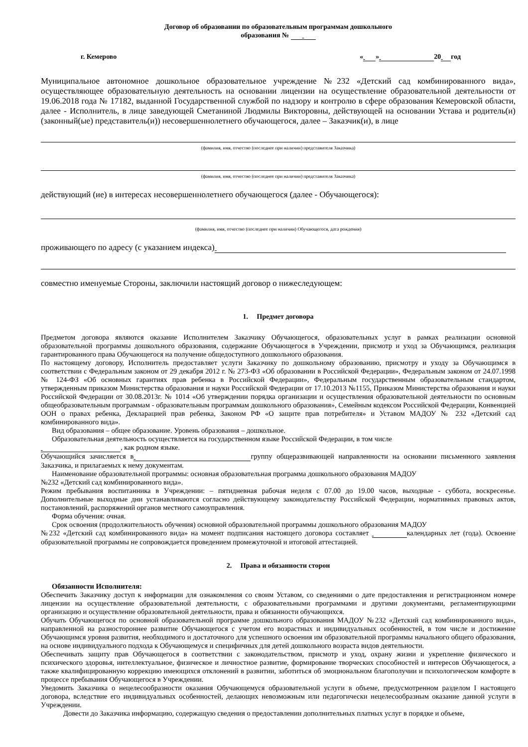Договор об образовании по образовательным программам дошкольного
образования №
г. Кемерово « » 20 год
Муниципальное автономное дошкольное образовательное учреждение №232 «Детский сад комбинированного вида», осуществляющее образовательную деятельность на основании лицензии на осуществление образовательной деятельности от 19.06.2018 года № 17182, выданной Государственной службой по надзору и контролю в сфере образования Кемеровской области, далее - Исполнитель, в лице заведующей Сметаниной Людмилы Викторовны, действующей на основании Устава и родитель(и) (законный(ые) представитель(и)) несовершеннолетнего обучающегося, далее – Заказчик(и), в лице
(фамилия, имя, отчество (последнее при наличии) представителя Заказчика)
(фамилия, имя, отчество (последнее при наличии) представителя Заказчика)
действующий (ие) в интересах несовершеннолетнего обучающегося (далее - Обучающегося):
(фамилия, имя, отчество (последнее при наличии) Обучающегося, дата рождения)
проживающего по адресу (с указанием индекса)
совместно именуемые Стороны, заключили настоящий договор о нижеследующем:
1. Предмет договора
Предметом договора являются оказание Исполнителем Заказчику Обучающегося, образовательных услуг в рамках реализации основной образовательной программы дошкольного образования, содержание Обучающегося в Учреждении, присмотр и уход за Обучающимся, реализация гарантированного права Обучающегося на получение общедоступного дошкольного образования.
По настоящему договору, Исполнитель предоставляет услуги Заказчику по дошкольному образованию, присмотру и уходу за Обучающимся в соответствии с Федеральным законом от 29 декабря 2012 г. № 273-ФЗ «Об образовании в Российской Федерации», Федеральным законом от 24.07.1998 № 124-ФЗ «Об основных гарантиях прав ребенка в Российской Федерации», Федеральным государственным образовательным стандартом, утвержденным приказом Министерства образования и науки Российской Федерации от 17.10.2013 №1155, Приказом Министерства образования и науки Российской Федерации от 30.08.2013г. № 1014 «Об утверждении порядка организации и осуществления образовательной деятельности по основным общеобразовательным программам - образовательным программам дошкольного образования», Семейным кодексом Российской Федерации, Конвенцией ООН о правах ребенка, Декларацией прав ребенка, Законом РФ «О защите прав потребителя» и Уставом МАДОУ № 232 «Детский сад комбинированного вида».
Вид образования – общее образование. Уровень образования – дошкольное.
Образовательная деятельность осуществляется на государственном языке Российской Федерации, в том числе
, как родном языке.
Обучающийся зачисляется в группу общеразвивающей направленности на основании письменного заявления Заказчика, и прилагаемых к нему документам.
Наименование образовательной программы: основная образовательная программа дошкольного образования МАДОУ
№232 «Детский сад комбинированного вида».
Режим пребывания воспитанника в Учреждении: – пятидневная рабочая неделя с 07.00 до 19.00 часов, выходные - суббота, воскресенье. Дополнительные выходные дни устанавливаются согласно действующему законодательству Российской Федерации, нормативных правовых актов, постановлений, распоряжений органов местного самоуправления.
Форма обучения: очная.
Срок освоения (продолжительность обучения) основной образовательной программы дошкольного образования МАДОУ
№232 «Детский сад комбинированного вида» на момент подписания настоящего договора составляет календарных лет (года). Освоение образовательной программы не сопровождается проведением промежуточной и итоговой аттестацией.
2. Права и обязанности сторон
Обязанности Исполнителя:
Обеспечить Заказчику доступ к информации для ознакомления со своим Уставом, со сведениями о дате предоставления и регистрационном номере лицензии на осуществление образовательной деятельности, с образовательными программами и другими документами, регламентирующими организацию и осуществление образовательной деятельности, права и обязанности обучающихся.
Обучать Обучающегося по основной образовательной программе дошкольного образования МАДОУ №232 «Детский сад комбинированного вида», направленной на разностороннее развитие Обучающегося с учетом его возрастных и индивидуальных особенностей, в том числе и достижение Обучающимся уровня развития, необходимого и достаточного для успешного освоения им образовательной программы начального общего образования, на основе индивидуального подхода к Обучающемуся и специфичных для детей дошкольного возраста видов деятельности.
Обеспечивать защиту прав Обучающегося в соответствии с законодательством, присмотр и уход, охрану жизни и укрепление физического и психического здоровья, интеллектуальное, физическое и личностное развитие, формирование творческих способностей и интересов Обучающегося, а также квалифицированную коррекцию имеющихся отклонений в развитии, заботиться об эмоциональном благополучии и психологическом комфорте в процессе пребывания Обучающегося в Учреждении.
Уведомить Заказчика о нецелесообразности оказания Обучающемуся образовательной услуги в объеме, предусмотренном разделом I настоящего договора, вследствие его индивидуальных особенностей, делающих невозможным или педагогически нецелесообразным оказание данной услуги в Учреждении.
Довести до Заказчика информацию, содержащую сведения о предоставлении дополнительных платных услуг в порядке и объеме,